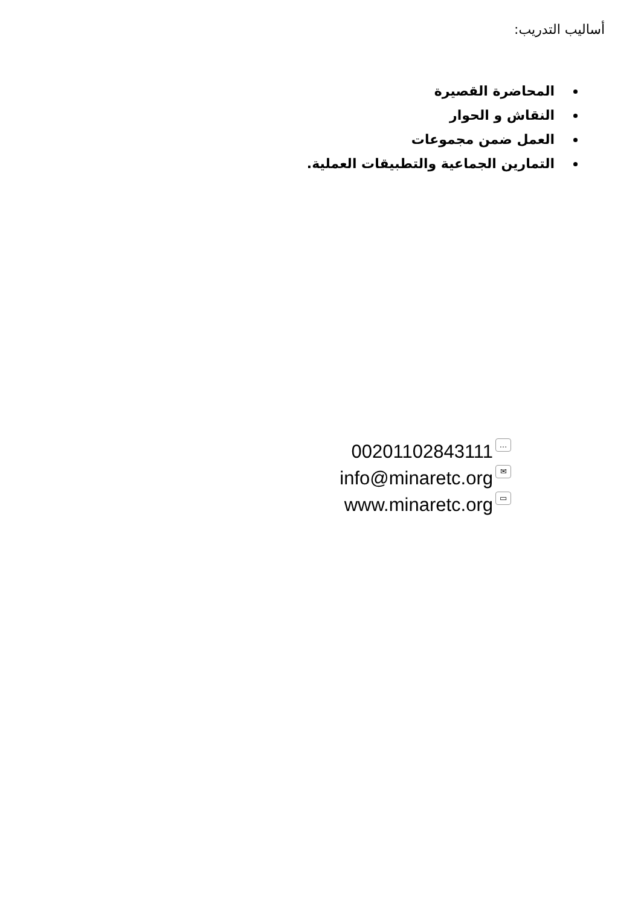أساليب التدريب:
المحاضرة القصيرة
النقاش و الحوار
العمل ضمن مجموعات
التمارين الجماعية والتطبيقات العملية.
00201102843111 …
info@minaretc.org ✉
www.minaretc.org ▭